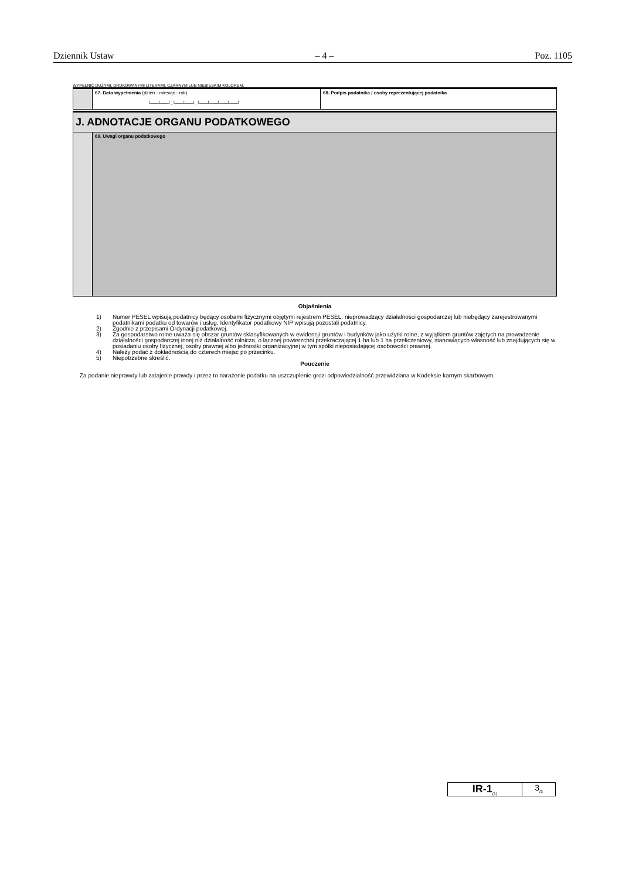Dziennik Ustaw – 4 – Poz. 1105
WYPEŁNIĆ DUŻYMI, DRUKOWANYMI LITERAMI, CZARNYM LUB NIEBIESKIM KOLOREM.
| | 67. Data wypełnienia (dzień - miesiąc - rok) └──┴──┘.└──┴──┘.└──┴──┴──┴──┘ | 68. Podpis podatnika / osoby reprezentującej podatnika |
| J. ADNOTACJE ORGANU PODATKOWEGO | |
| | 69. Uwagi organu podatkowego |
Objaśnienia
1) Numer PESEL wpisują podatnicy będący osobami fizycznymi objętymi rejestrem PESEL, nieprowadzący działalności gospodarczej lub niebędący zarejestrowanymi podatnikami podatku od towarów i usług. Identyfikator podatkowy NIP wpisują pozostali podatnicy.
2) Zgodnie z przepisami Ordynacji podatkowej.
3) Za gospodarstwo rolne uważa się obszar gruntów sklasyfikowanych w ewidencji gruntów i budynków jako użytki rolne, z wyjątkiem gruntów zajętych na prowadzenie działalności gospodarczej innej niż działalność rolnicza, o łącznej powierzchni przekraczającej 1 ha lub 1 ha przeliczeniowy, stanowiących własność lub znajdujących się w posiadaniu osoby fizycznej, osoby prawnej albo jednostki organizacyjnej w tym spółki nieposiadającej osobowości prawnej.
4) Należy podać z dokładnością do czterech miejsc po przecinku.
5) Niepotrzebne skreślić.
Pouczenie
Za podanie nieprawdy lub zatajenie prawdy i przez to narażenie podatku na uszczuplenie grozi odpowiedzialność przewidziana w Kodeksie karnym skarbowym.
IR-1<sub>(1)</sub>
3<sub>/3</sub>